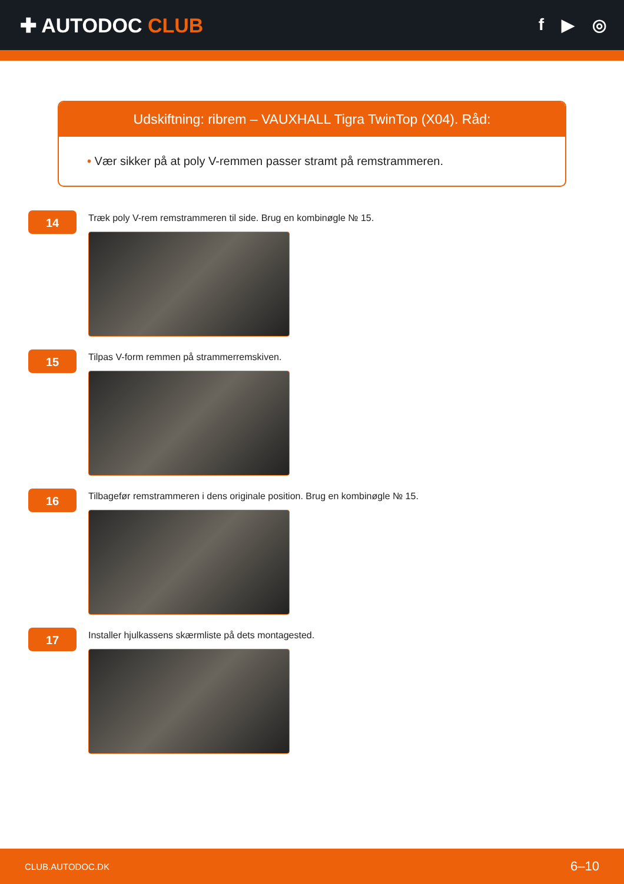✚ AUTODOC CLUB
f ▶ ◎
Udskiftning: ribrem – VAUXHALL Tigra TwinTop (X04). Råd:
• Vær sikker på at poly V-remmen passer stramt på remstrammeren.
14
Træk poly V-rem remstrammeren til side. Brug en kombinøgle № 15.
15
Tilpas V-form remmen på strammerremskiven.
16
Tilbagefør remstrammeren i dens originale position. Brug en kombinøgle № 15.
17
Installer hjulkassens skærmliste på dets montagested.
CLUB.AUTODOC.DK 6–10